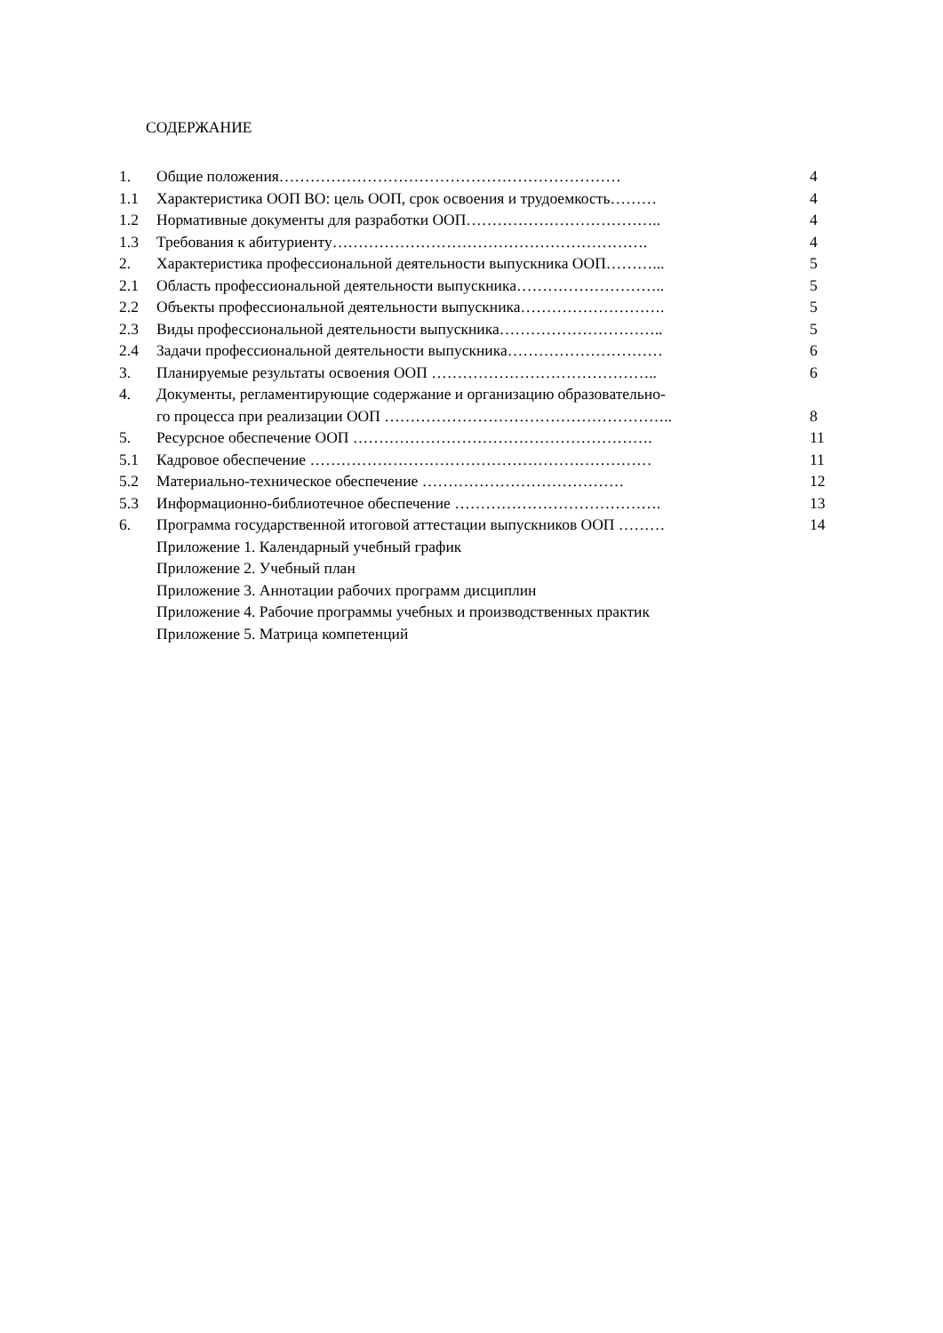СОДЕРЖАНИЕ
| 1. | Общие положения………………………………………………………… | 4 |
| 1.1 | Характеристика ООП ВО: цель ООП, срок освоения и трудоемкость……… | 4 |
| 1.2 | Нормативные документы для разработки ООП……………………………….. | 4 |
| 1.3 | Требования к абитуриенту……………………………………………………. | 4 |
| 2. | Характеристика профессиональной деятельности выпускника ООП………... | 5 |
| 2.1 | Область профессиональной деятельности выпускника……………………….. | 5 |
| 2.2 | Объекты профессиональной деятельности выпускника………………………. | 5 |
| 2.3 | Виды профессиональной деятельности выпускника………………………….. | 5 |
| 2.4 | Задачи профессиональной деятельности выпускника………………………… | 6 |
| 3. | Планируемые результаты освоения ООП …………………………………….. | 6 |
| 4. | Документы, регламентирующие содержание и организацию образовательно- го процесса при реализации ООП ……………………………………………….. | 8 |
| 5. | Ресурсное обеспечение ООП …………………………………………………. | 11 |
| 5.1 | Кадровое обеспечение ………………………………………………………… | 11 |
| 5.2 | Материально-техническое обеспечение ………………………………… | 12 |
| 5.3 | Информационно-библиотечное обеспечение …………………………………. | 13 |
| 6. | Программа государственной итоговой аттестации выпускников ООП ……… | 14 |
| | Приложение 1. Календарный учебный график | |
| | Приложение 2. Учебный план | |
| | Приложение 3. Аннотации рабочих программ дисциплин | |
| | Приложение 4. Рабочие программы учебных и производственных практик | |
| | Приложение 5. Матрица компетенций | |